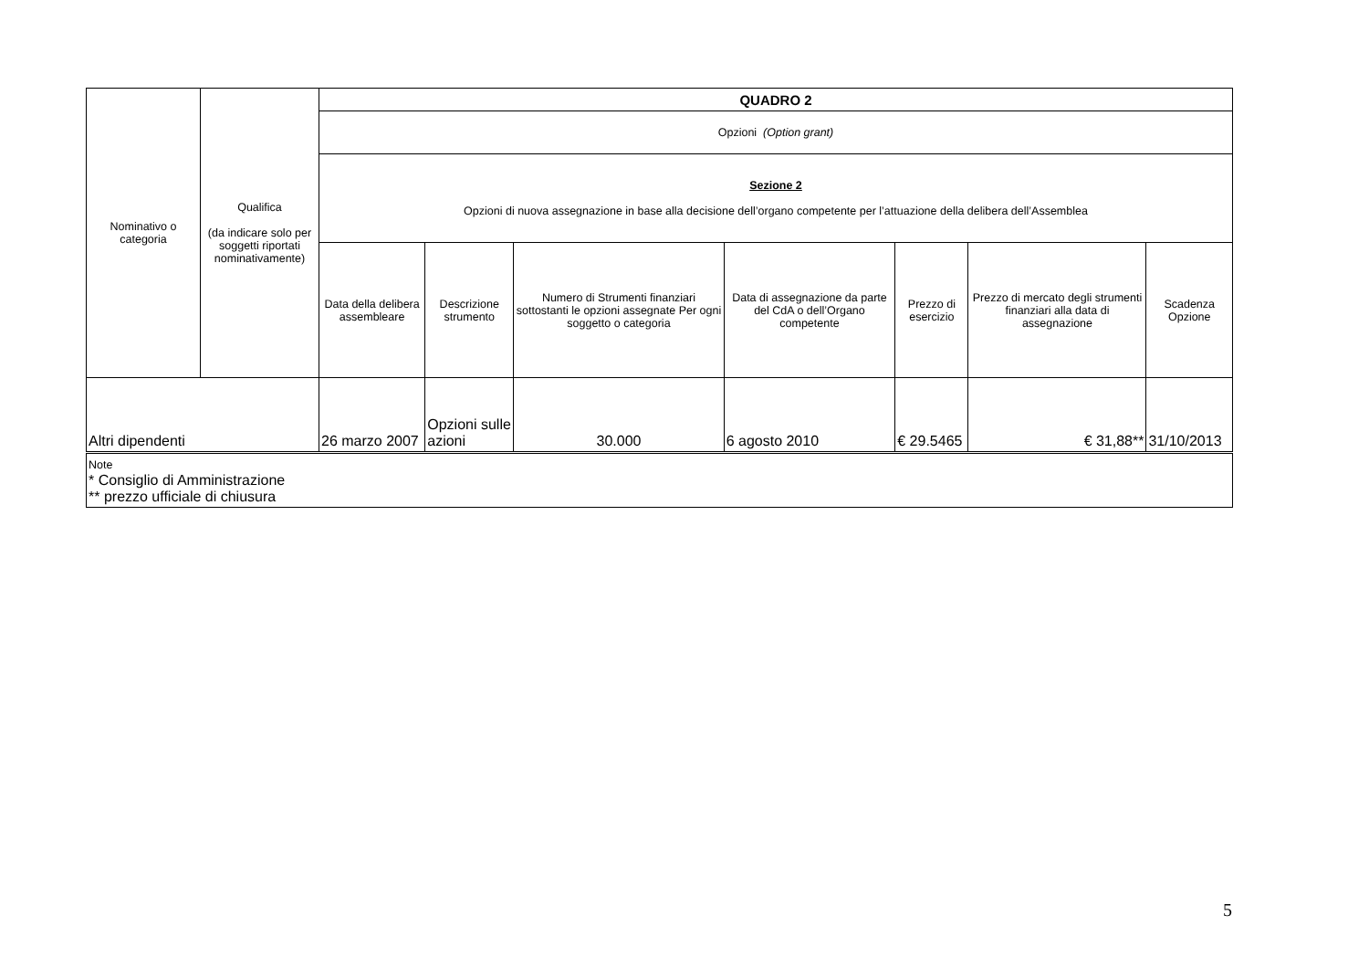| Nominativo o categoria | Qualifica (da indicare solo per soggetti riportati nominativamente) | QUADRO 2 | | | | | | |
| --- | --- | --- | --- | --- | --- | --- | --- | --- |
| | | Opzioni (Option grant) | | | | | | |
| | | Sezione 2 Opzioni di nuova assegnazione in base alla decisione dell’organo competente per l’attuazione della delibera dell’Assemblea | | | | | | |
| | | Data della delibera assembleare | Descrizione strumento | Numero di Strumenti finanziari sottostanti le opzioni assegnate Per ogni soggetto o categoria | Data di assegnazione da parte del CdA o dell’Organo competente | Prezzo di esercizio | Prezzo di mercato degli strumenti finanziari alla data di assegnazione | Scadenza Opzione |
| Altri dipendenti | | 26 marzo 2007 | Opzioni sulle azioni | 30.000 | 6 agosto 2010 | € 29.5465 | € 31,88** | 31/10/2013 |
| Note * Consiglio di Amministrazione ** prezzo ufficiale di chiusura | | | | | | | | |
5